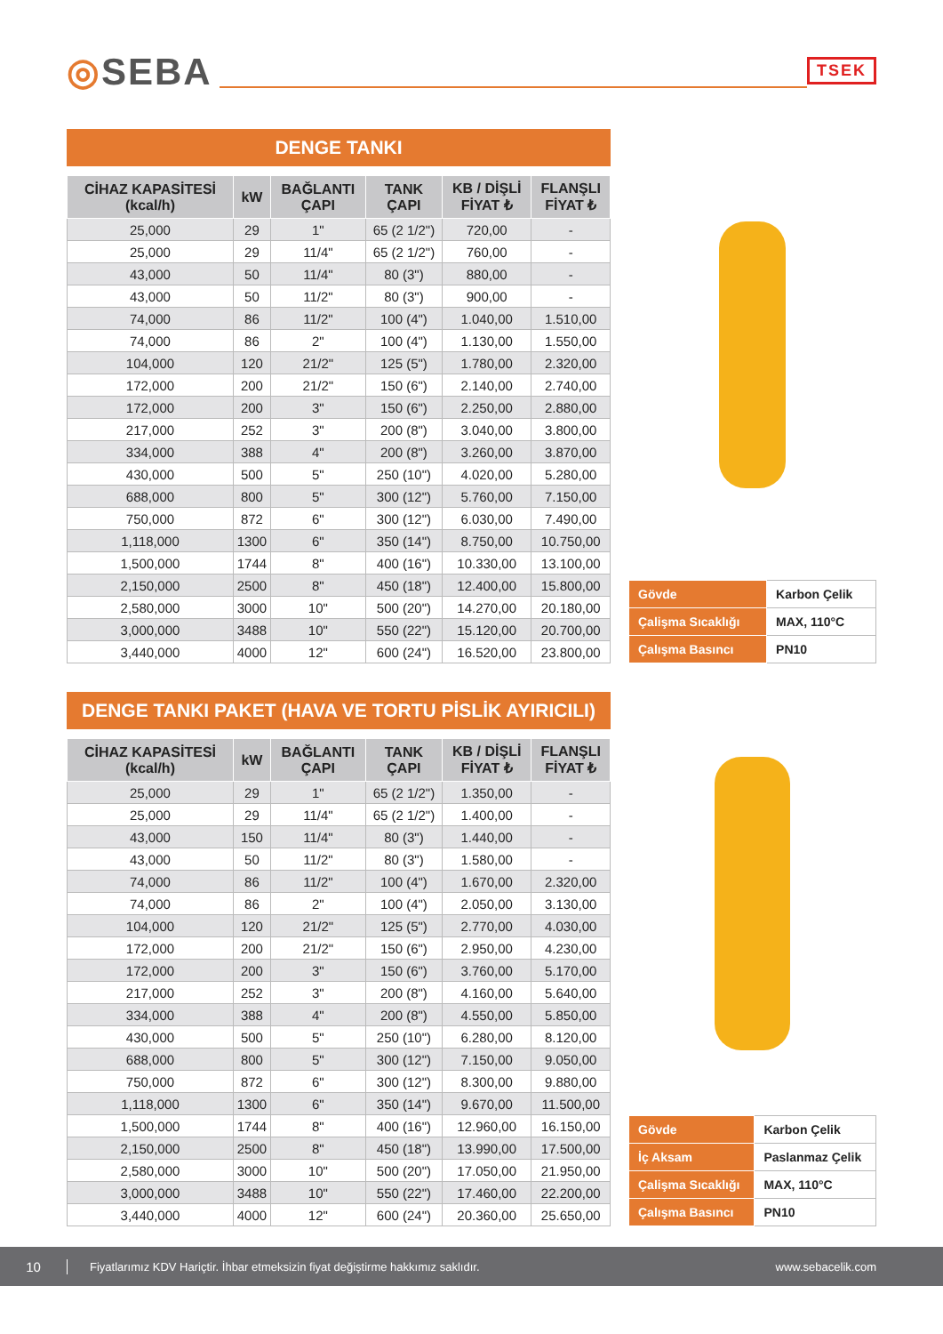◎SEBA
TSEK
DENGE TANKI
| CİHAZ KAPASİTESİ (kcal/h) | kW | BAĞLANTI ÇAPI | TANK ÇAPI | KB / DİŞLİ FİYAT ₺ | FLANŞLI FİYAT ₺ |
| --- | --- | --- | --- | --- | --- |
| 25,000 | 29 | 1" | 65 (2 1/2") | 720,00 | - |
| 25,000 | 29 | 11/4" | 65 (2 1/2") | 760,00 | - |
| 43,000 | 50 | 11/4" | 80 (3") | 880,00 | - |
| 43,000 | 50 | 11/2" | 80 (3") | 900,00 | - |
| 74,000 | 86 | 11/2" | 100 (4") | 1.040,00 | 1.510,00 |
| 74,000 | 86 | 2" | 100 (4") | 1.130,00 | 1.550,00 |
| 104,000 | 120 | 21/2" | 125 (5") | 1.780,00 | 2.320,00 |
| 172,000 | 200 | 21/2" | 150 (6") | 2.140,00 | 2.740,00 |
| 172,000 | 200 | 3" | 150 (6") | 2.250,00 | 2.880,00 |
| 217,000 | 252 | 3" | 200 (8") | 3.040,00 | 3.800,00 |
| 334,000 | 388 | 4" | 200 (8") | 3.260,00 | 3.870,00 |
| 430,000 | 500 | 5" | 250 (10") | 4.020,00 | 5.280,00 |
| 688,000 | 800 | 5" | 300 (12") | 5.760,00 | 7.150,00 |
| 750,000 | 872 | 6" | 300 (12") | 6.030,00 | 7.490,00 |
| 1,118,000 | 1300 | 6" | 350 (14") | 8.750,00 | 10.750,00 |
| 1,500,000 | 1744 | 8" | 400 (16") | 10.330,00 | 13.100,00 |
| 2,150,000 | 2500 | 8" | 450 (18") | 12.400,00 | 15.800,00 |
| 2,580,000 | 3000 | 10" | 500 (20") | 14.270,00 | 20.180,00 |
| 3,000,000 | 3488 | 10" | 550 (22") | 15.120,00 | 20.700,00 |
| 3,440,000 | 4000 | 12" | 600 (24") | 16.520,00 | 23.800,00 |
| Gövde | Karbon Çelik |
| Çalişma Sıcaklığı | MAX, 110°C |
| Çalışma Basıncı | PN10 |
DENGE TANKI PAKET (HAVA VE TORTU PİSLİK AYIRICILI)
| CİHAZ KAPASİTESİ (kcal/h) | kW | BAĞLANTI ÇAPI | TANK ÇAPI | KB / DİŞLİ FİYAT ₺ | FLANŞLI FİYAT ₺ |
| --- | --- | --- | --- | --- | --- |
| 25,000 | 29 | 1" | 65 (2 1/2") | 1.350,00 | - |
| 25,000 | 29 | 11/4" | 65 (2 1/2") | 1.400,00 | - |
| 43,000 | 150 | 11/4" | 80 (3") | 1.440,00 | - |
| 43,000 | 50 | 11/2" | 80 (3") | 1.580,00 | - |
| 74,000 | 86 | 11/2" | 100 (4") | 1.670,00 | 2.320,00 |
| 74,000 | 86 | 2" | 100 (4") | 2.050,00 | 3.130,00 |
| 104,000 | 120 | 21/2" | 125 (5") | 2.770,00 | 4.030,00 |
| 172,000 | 200 | 21/2" | 150 (6") | 2.950,00 | 4.230,00 |
| 172,000 | 200 | 3" | 150 (6") | 3.760,00 | 5.170,00 |
| 217,000 | 252 | 3" | 200 (8") | 4.160,00 | 5.640,00 |
| 334,000 | 388 | 4" | 200 (8") | 4.550,00 | 5.850,00 |
| 430,000 | 500 | 5" | 250 (10") | 6.280,00 | 8.120,00 |
| 688,000 | 800 | 5" | 300 (12") | 7.150,00 | 9.050,00 |
| 750,000 | 872 | 6" | 300 (12") | 8.300,00 | 9.880,00 |
| 1,118,000 | 1300 | 6" | 350 (14") | 9.670,00 | 11.500,00 |
| 1,500,000 | 1744 | 8" | 400 (16") | 12.960,00 | 16.150,00 |
| 2,150,000 | 2500 | 8" | 450 (18") | 13.990,00 | 17.500,00 |
| 2,580,000 | 3000 | 10" | 500 (20") | 17.050,00 | 21.950,00 |
| 3,000,000 | 3488 | 10" | 550 (22") | 17.460,00 | 22.200,00 |
| 3,440,000 | 4000 | 12" | 600 (24") | 20.360,00 | 25.650,00 |
| Gövde | Karbon Çelik |
| İç Aksam | Paslanmaz Çelik |
| Çalişma Sıcaklığı | MAX, 110°C |
| Çalışma Basıncı | PN10 |
10 Fiyatlarımız KDV Hariçtir. İhbar etmeksizin fiyat değiştirme hakkımız saklıdır. www.sebacelik.com